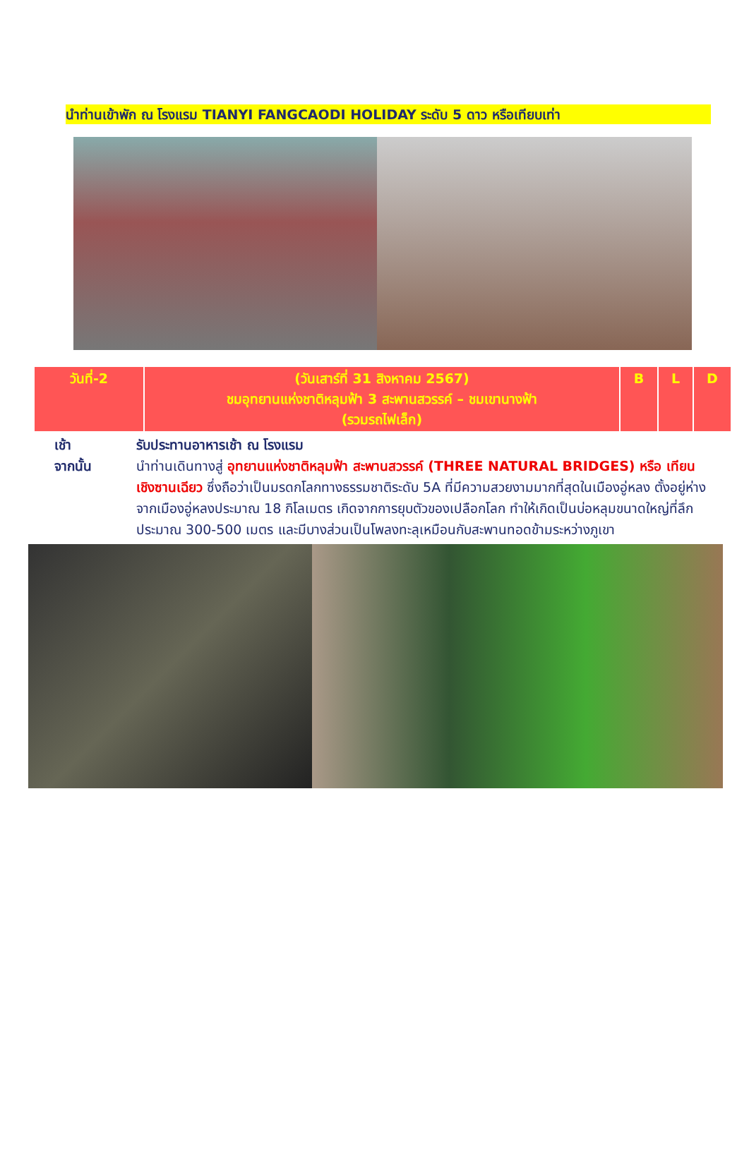นำท่านเข้าพัก ณ โรงแรม TIANYI FANGCAODI HOLIDAY ระดับ 5 ดาว หรือเทียบเท่า
| วันที่-2 | (วันเสาร์ที่ 31 สิงหาคม 2567) ชมอุทยานแห่งชาติหลุมฟ้า 3 สะพานสวรรค์ – ชมเขานางฟ้า (รวมรถไฟเล็ก) | B | L | D |
| --- | --- | --- | --- | --- |
เช้า รับประทานอาหารเช้า ณ โรงแรม
จากนั้น นำท่านเดินทางสู่ อุทยานแห่งชาติหลุมฟ้า สะพานสวรรค์ (THREE NATURAL BRIDGES) หรือ เทียนเชิงซานเฉียว ซึ่งถือว่าเป็นมรดกโลกทางธรรมชาติระดับ 5A ที่มีความสวยงามมากที่สุดในเมืองอู่หลง ตั้งอยู่ห่างจากเมืองอู่หลงประมาณ 18 กิโลเมตร เกิดจากการยุบตัวของเปลือกโลก ทำให้เกิดเป็นบ่อหลุมขนาดใหญ่ที่ลึกประมาณ 300-500 เมตร และมีบางส่วนเป็นโพลงทะลุเหมือนกับสะพานทอดข้ามระหว่างภูเขา